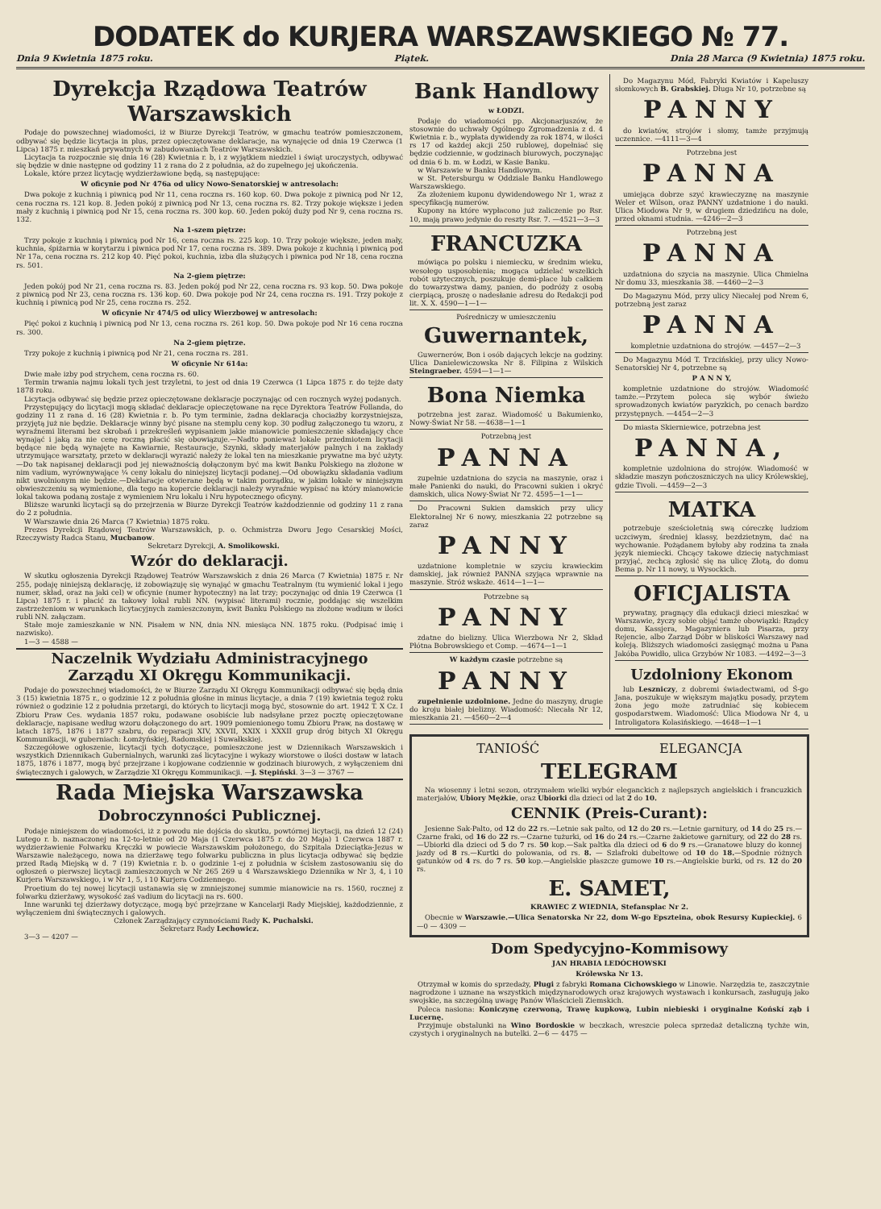DODATEK do KURJERA WARSZAWSKIEGO № 77.
Dnia 9 Kwietnia 1875 roku. Piątek. Dnia 28 Marca (9 Kwietnia) 1875 roku.
Dyrekcja Rządowa Teatrów Warszawskich
Podaje do powszechnej wiadomości, iż w Biurze Dyrekcji Teatrów, w gmachu teatrów pomieszczonem, odbywać się będzie licytacja in plus, przez opieczętowane deklaracje, na wynajęcie od dnia 19 Czerwca (1 Lipca) 1875 r. mieszkań prywatnych w zabudowaniach Teatrów Warszawskich.
Licytacja ta rozpocznie się dnia 16 (28) Kwietnia r. b, i z wyjątkiem niedziel i świąt uroczystych, odbywać się będzie w dnie następne od godziny 11 z rana do 2 z południa, aż do zupełnego jej ukończenia.
Lokale, które przez licytację wydzierżawione będą, są następujące:
W oficynie pod Nr 476a od ulicy Nowo-Senatorskiej w antresolach:
Dwa pokoje z kuchnią i piwnicą pod Nr 11, cena roczna rs. 160 kop. 60. Dwa pokoje z piwnicą pod Nr 12, cena roczna rs. 121 kop. 8. Jeden pokój z piwnicą pod Nr 13, cena roczna rs. 82. Trzy pokoje większe i jeden mały z kuchnią i piwnicą pod Nr 15, cena roczna rs. 300 kop. 60. Jeden pokój duży pod Nr 9, cena roczna rs. 132.
Na 1-szem piętrze:
Trzy pokoje z kuchnią i piwnicą pod Nr 16, cena roczna rs. 225 kop. 10. Trzy pokoje większe, jeden mały, kuchnia, śpiżarnia w korytarzu i piwnica pod Nr 17, cena roczna rs. 389. Dwa pokoje z kuchnią i piwnicą pod Nr 17a, cena roczna rs. 212 kop 40. Pięć pokoi, kuchnia, izba dla służących i piwnica pod Nr 18, cena roczna rs. 501.
Na 2-giem piętrze:
Jeden pokój pod Nr 21, cena roczna rs. 83. Jeden pokój pod Nr 22, cena roczna rs. 93 kop. 50. Dwa pokoje z piwnicą pod Nr 23, cena roczna rs. 136 kop. 60. Dwa pokoje pod Nr 24, cena roczna rs. 191. Trzy pokoje z kuchnią i piwnicą pod Nr 25, cena roczna rs. 252.
W oficynie Nr 474/5 od ulicy Wierzbowej w antresolach:
Pięć pokoi z kuchnią i piwnicą pod Nr 13, cena roczna rs. 261 kop. 50. Dwa pokoje pod Nr 16 cena roczna rs. 300.
Na 2-giem piętrze.
Trzy pokoje z kuchnią i piwnicą pod Nr 21, cena roczna rs. 281.
W oficynie Nr 614a:
Dwie małe izby pod strychem, cena roczna rs. 60.
Termin trwania najmu lokali tych jest trzyletni, to jest od dnia 19 Czerwca (1 Lipca 1875 r. do tejże daty 1878 roku.
Licytacja odbywać się będzie przez opieczętowane deklaracje poczynając od cen rocznych wyżej podanych.
Przystępujący do licytacji mogą składać deklaracje opieczętowane na ręce Dyrektora Teatrów Follanda, do godziny 11 z rana d. 16 (28) Kwietnia r. b. Po tym terminie, żadna deklaracja chociażby korzystniejsza, przyjętą już nie będzie. Deklaracje winny być pisane na stemplu ceny kop. 30 podług załączonego tu wzoru, z wyraźnemi literami bez skrobań i przekreśleń wypisaniem jakie mianowicie pomieszczenie składający chce wynająć i jaką za nie cenę roczną płacić się obowiązuje.—Nadto ponieważ lokale przedmiotem licytacji będące nie będą wynajęte na Kawiarnie, Restauracje, Szynki, składy materjałów palnych i na zakłady utrzymujące warsztaty, przeto w deklaracji wyrazić należy że lokal ten na mieszkanie prywatne ma być użyty.—Do tak napisanej deklaracji pod jej nieważnością dołączonym być ma kwit Banku Polskiego na złożone w nim vadium, wyrównywające ¼ ceny lokalu do niniejszej licytacji podanej.—Od obowiązku składania vadium nikt uwolnionym nie będzie.—Deklaracje otwierane będą w takim porządku, w jakim lokale w niniejszym obwieszczeniu są wymienione, dla tego na kopercie deklaracji należy wyraźnie wypisać na który mianowicie lokal takowa podaną zostaje z wymieniem Nru lokalu i Nru hypotecznego oficyny.
Bliższe warunki licytacji są do przejrzenia w Biurze Dyrekcji Teatrów każdodziennie od godziny 11 z rana do 2 z południa.
W Warszawie dnia 26 Marca (7 Kwietnia) 1875 roku.
Prezes Dyrekcji Rządowej Teatrów Warszawskich, p. o. Ochmistrza Dworu Jego Cesarskiej Mości, Rzeczywisty Radca Stanu, Mucbanow.
Sekretarz Dyrekcji, A. Smolikowski.
Wzór do deklaracji.
W skutku ogłoszenia Dyrekcji Rządowej Teatrów Warszawskich z dnia 26 Marca (7 Kwietnia) 1875 r. Nr 255, podaję niniejszą deklarację, iż zobowiązuję się wynająć w gmachu Teatralnym (tu wymienić lokal i jego numer, skład, oraz na jaki cel) w oficynie (numer hypoteczny) na lat trzy; poczynając od dnia 19 Czerwca (1 Lipca) 1875 r. i płacić za takowy lokal rubli NN. (wypisać literami) rocznie, poddając się wszelkim zastrzeżeniom w warunkach licytacyjnych zamieszczonym, kwit Banku Polskiego na złożone wadium w ilości rubli NN. załączam.
Stałe moje zamieszkanie w NN. Pisałem w NN, dnia NN. miesiąca NN. 1875 roku. (Podpisać imię i nazwisko).
1—3 — 4588 —
Naczelnik Wydziału Administracyjnego Zarządu XI Okręgu Kommunikacji.
Podaje do powszechnej wiadomości, że w Biurze Zarządu XI Okręgu Kommunikacji odbywać się będą dnia 3 (15) kwietnia 1875 r., o godzinie 12 z południa głośne in minus licytacje, a dnia 7 (19) kwietnia tegoż roku również o godzinie 12 z południa przetargi, do których to licytacji mogą być, stosownie do art. 1942 T. X Cz. I Zbioru Praw Ces. wydania 1857 roku, podawane osobiście lub nadsyłane przez pocztę opieczętowane deklaracje, napisane według wzoru dołączonego do art. 1909 pomienionego tomu Zbioru Praw, na dostawę w latach 1875, 1876 i 1877 szabru, do reparacji XIV, XXVII, XXIX i XXXII grup dróg bitych XI Okręgu Kommunikacji, w guberniach: Łomżyńskiej, Radomskiej i Suwałkskiej.
Szczegółowe ogłoszenie, licytacji tych dotyczące, pomieszczone jest w Dziennikach Warszawskich i wszystkich Dziennikach Gubernialnych, warunki zaś licytacyjne i wykazy wiorstowe o ilości dostaw w latach 1875, 1876 i 1877, mogą być przejrzane i kopjowane codziennie w godzinach biurowych, z wyłączeniem dni świątecznych i galowych, w Zarządzie XI Okręgu Kommunikacji. —J. Stępiński. 3—3 — 3767 —
Rada Miejska Warszawska
Dobroczynności Publicznej.
Podaje niniejszem do wiadomości, iż z powodu nie dojścia do skutku, powtórnej licytacji, na dzień 12 (24) Lutego r. b. naznaczonej na 12-to-letnie od 20 Maja (1 Czerwca 1875 r. do 20 Maja) 1 Czerwca 1887 r. wydzierżawienie Folwarku Kręczki w powiecie Warszawskim położonego, do Szpitala Dzieciątka-Jezus w Warszawie należącego, nowa na dzierżawę tego folwarku publiczna in plus licytacja odbywać się będzie przed Radą Miejską w d. 7 (19) Kwietnia r. b. o godzinie 1-ej z południa w ścisłem zastosowaniu się do ogłoszeń o pierwszej licytacji zamieszczonych w Nr 265 269 u 4 Warszawskiego Dziennika w Nr 3, 4, i 10 Kurjera Warszawskiego, i w Nr 1, 5, i 10 Kurjera Codziennego.
Proetium do tej nowej licytacji ustanawia się w zmniejszonej summie mianowicie na rs. 1560, rocznej z folwarku dzierżawy, wysokość zaś vadium do licytacji na rs. 600.
Inne warunki tej dzierżawy dotyczące, mogą być przejrzane w Kancelarji Rady Miejskiej, każdodziennie, z wyłączeniem dni świątecznych i galowych.
Członek Zarządzający czynnościami Rady K. Puchalski.
Sekretarz Rady Lechowicz.
3—3 — 4207 —
Bank Handlowy
w ŁODZI.
Podaje do wiadomości pp. Akcjonarjuszów, że stosownie do uchwały Ogólnego Zgromadzenia z d. 4 Kwietnia r. b., wypłata dywidendy za rok 1874, w ilości rs 17 od każdej akcji 250 rublowej, dopełniać się będzie codziennie, w godzinach biurowych, poczynając od dnia 6 b. m. w Łodzi, w Kasie Banku.
w Warszawie w Banku Handlowym.
w St. Petersburgu w Oddziale Banku Handlowego Warszawskiego.
Za złożeniem kuponu dywidendowego Nr 1, wraz z specyfikacją numerów.
Kupony na które wypłacono już zaliczenie po Rsr. 10, mają prawo jedynie do reszty Rsr. 7. —4521—3—3
FRANCUZKA
mówiąca po polsku i niemiecku, w średnim wieku, wesołego usposobienia; mogąca udzielać wszelkich robót użytecznych, poszukuje demi-place lub całkiem do towarzystwa damy, panien, do podróży z osobą cierpiącą, proszę o nadesłanie adresu do Redakcji pod lit. X. X. 4590—1—1—
Pośredniczy w umieszczeniu
Guwernantek,
Guwernerów, Bon i osób dających lekcje na godziny. Ulica Danielewiczowska Nr 8. Filipina z Wilskich Steingraeber. 4594—1—1—
Bona Niemka
potrzebna jest zaraz. Wiadomość u Bakumienko, Nowy-Świat Nr 58. —4638—1—1
Potrzebną jest
PANNA
zupełnie uzdatniona do szycia na maszynie, oraz i małe Panienki do nauki, do Pracowni sukien i okryć damskich, ulica Nowy-Świat Nr 72. 4595—1—1—
Do Pracowni Sukien damskich przy ulicy Elektoralnej Nr 6 nowy, mieszkania 22 potrzebne są zaraz
PANNY
uzdatnione kompletnie w szyciu krawieckim damskiej, jak również PANNA szyjąca wprawnie na maszynie. Stróż wskaże. 4614—1—1—
Potrzebne są
PANNY
zdatne do bielizny. Ulica Wierzbowa Nr 2, Skład Płótna Bobrowskiego et Comp. —4674—1—1
W każdym czasie potrzebne są
PANNY
zupełnienie uzdolnione. Jedne do maszyny, drugie do kroju białej bielizny. Wiadomość: Niecała Nr 12, mieszkania 21. —4560—2—4
Do Magazynu Mód, Fabryki Kwiatów i Kapeluszy słomkowych B. Grabskiej. Długa Nr 10, potrzebne są
PANNY
do kwiatów, strojów i słomy, tamże przyjmują uczennice. —4111—3—4
Potrzebna jest
PANNA
umiejąca dobrze szyć krawieczyznę na maszynie Weler et Wilson, oraz PANNY uzdatnione i do nauki. Ulica Miodowa Nr 9, w drugiem dziedzińcu na dole, przed oknami studnia. —4246—2—3
Potrzebną jest
PANNA
uzdatniona do szycia na maszynie. Ulica Chmielna Nr domu 33, mieszkania 38. —4460—2—3
Do Magazynu Mód, przy ulicy Niecałej pod Nrem 6, potrzebną jest zaraz
PANNA
kompletnie uzdatniona do strojów. —4457—2—3
Do Magazynu Mód T. Trzcińskiej, przy ulicy Nowo-Senatorskiej Nr 4, potrzebne są
P A N N Y,
kompletnie uzdatnione do strojów. Wiadomość tamże.—Przytem poleca się wybór świeżo sprowadzonych kwiatów paryzkich, po cenach bardzo przystępnych. —4454—2—3
Do miasta Skierniewice, potrzebna jest
PANNA,
kompletnie uzdolniona do strojów. Wiadomość w składzie maszyn pończoszniczych na ulicy Królewskiej, gdzie Tivoli. —4459—2—3
MATKA
potrzebuje sześcioletnią swą córeczkę ludziom uczciwym, średniej klassy, bezdzietnym, dać na wychowanie. Pożądanem byłoby aby rodzina ta znała język niemiecki. Chcący takowe dziecię natychmiast przyjąć, zechcą zgłosić się na ulicę Złotą, do domu Bema p. Nr 11 nowy, u Wysockich.
OFICJALISTA
prywatny, pragnący dla edukacji dzieci mieszkać w Warszawie, życzy sobie objąć tamże obowiązki: Rządcy domu, Kassjera, Magazyniera lub Pisarza, przy Rejencie, albo Zarząd Dóbr w bliskości Warszawy nad koleją. Bliższych wiadomości zasięgnąć można u Pana Jakóba Powidło, ulica Grzybów Nr 1083. —4492—3—3
Uzdolniony Ekonom
lub Leszniczy, z dobremi świadectwami, od Ś-go Jana, poszukuje w większym majątku posady, przytem żona jego może zatrudniać się kobiecem gospodarstwem. Wiadomość: Ulica Miodowa Nr 4, u Introligatora Kolasińskiego. —4648—1—1
TANIOŚĆ ELEGANCJA
TELEGRAM
Na wiosenny i letni sezon, otrzymałem wielki wybór eleganckich z najlepszych angielskich i francuzkich materjałów, Ubiory Mężkie, oraz Ubiorki dla dzieci od lat 2 do 10.
CENNIK (Preis-Curant):
Jesienne Sak-Palto, od 12 do 22 rs.—Letnie sak palto, od 12 do 20 rs.—Letnie garnitury, od 14 do 25 rs.—Czarne fraki, od 16 do 22 rs.—Czarne tużurki, od 16 do 24 rs.—Czarne żakietowe garnitury, od 22 do 28 rs.—Ubiorki dla dzieci od 5 do 7 rs. 50 kop.—Sak paltka dla dzieci od 6 do 9 rs.—Granatowe bluzy do konnej jazdy od 8 rs.—Kurtki do polowania, od rs. 8. — Szlafroki dubeltowe od 10 do 18.—Spodnie różnych gatunków od 4 rs. do 7 rs. 50 kop.—Angielskie płaszcze gumowe 10 rs.—Angielskie burki, od rs. 12 do 20 rs.
E. SAMET,
KRAWIEC Z WIEDNIA, Stefansplac Nr 2.
Obecnie w Warszawie.—Ulica Senatorska Nr 22, dom W-go Epszteina, obok Resursy Kupieckiej. 6—0 — 4309 —
Dom Spedycyjno-Kommisowy
JAN HRABIA LEDÓCHOWSKI
Królewska Nr 13.
Otrzymał w komis do sprzedaży, Pługi z fabryki Romana Cichowskiego w Linowie. Narzędzia te, zaszczytnie nagrodzone i uznane na wszystkich międzynarodowych oraz krajowych wystawach i konkursach, zasługują jako swojskie, na szczególną uwagę Panów Właścicieli Ziemskich.
Poleca nasiona: Koniczynę czerwoną, Trawę kupkową, Lubin niebieski i oryginalne Końskí ząb i Lucernę.
Przyjmuje obstalunki na Wino Bordoskie w beczkach, wreszcie poleca sprzedaż detaliczną tychże win, czystych i oryginalnych na butelki. 2—6 — 4475 —